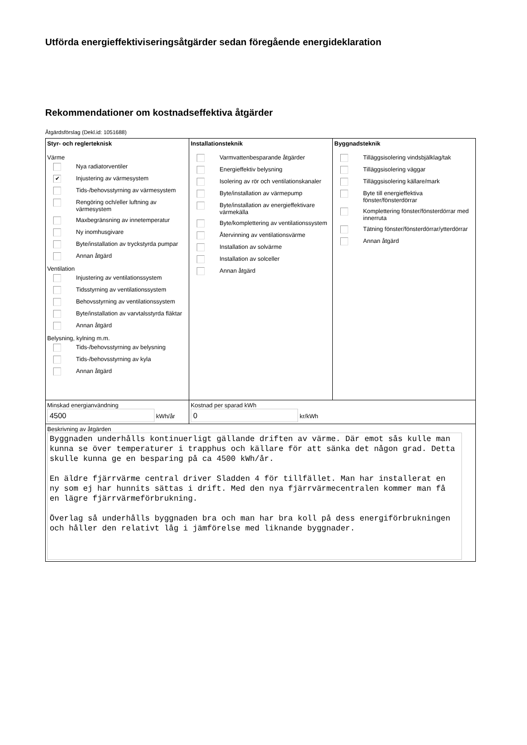Utförda energieffektiviseringsåtgärder sedan föregående energideklaration
Rekommendationer om kostnadseffektiva åtgärder
Åtgärdsförslag (Dekl.id: 1051688)
| Styr- och reglerteknisk Värme Nya radiatorventiler ✔ Injustering av värmesystem Tids-/behovsstyrning av värmesystem Rengöring och/eller luftning av värmesystem Maxbegränsning av innetemperatur Ny inomhusgivare Byte/installation av tryckstyrda pumpar Annan åtgärd Ventilation Injustering av ventilationssystem Tidsstyrning av ventilationssystem Behovsstyrning av ventilationssystem Byte/installation av varvtalsstyrda fläktar Annan åtgärd Belysning, kylning m.m. Tids-/behovsstyrning av belysning Tids-/behovsstyrning av kyla Annan åtgärd | Installationsteknik Varmvattenbesparande åtgärder Energieffektiv belysning Isolering av rör och ventilationskanaler Byte/installation av värmepump Byte/installation av energieffektivare värmekälla Byte/komplettering av ventilationssystem Återvinning av ventilationsvärme Installation av solvärme Installation av solceller Annan åtgärd | Byggnadsteknik Tilläggsisolering vindsbjälklag/tak Tilläggsisolering väggar Tilläggsisolering källare/mark Byte till energieffektiva fönster/fönsterdörrar Komplettering fönster/fönsterdörrar med innerruta Tätning fönster/fönsterdörrar/ytterdörrar Annan åtgärd |
| Minskad energianvändning 4500 kWh/år | Kostnad per sparad kWh 0 kr/kWh | |
| Beskrivning av åtgärden Byggnaden underhålls kontinuerligt gällande driften av värme. Där emot sås kulle man kunna se över temperaturer i trapphus och källare för att sänka det någon grad. Detta skulle kunna ge en besparing på ca 4500 kWh/år. En äldre fjärrvärme central driver Sladden 4 för tillfället. Man har installerat en ny som ej har hunnits sättas i drift. Med den nya fjärrvärmecentralen kommer man få en lägre fjärrvärmeförbrukning. Överlag så underhålls byggnaden bra och man har bra koll på dess energiförbrukningen och håller den relativt låg i jämförelse med liknande byggnader. | | |